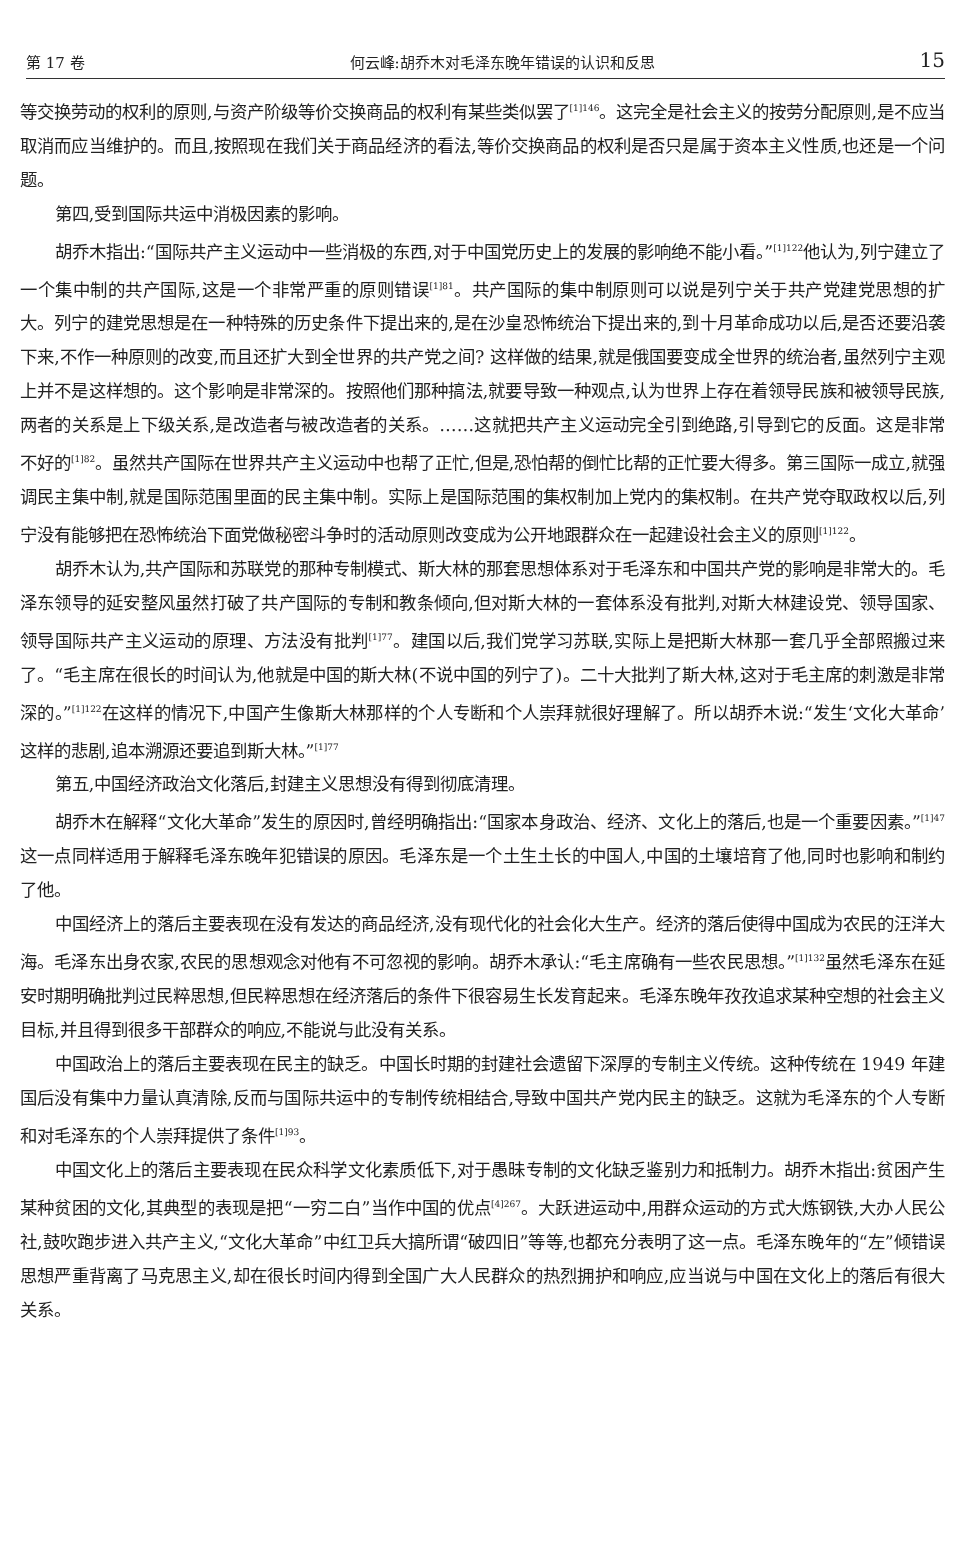第 17 卷 何云峰:胡乔木对毛泽东晚年错误的认识和反思 15
等交换劳动的权利的原则,与资产阶级等价交换商品的权利有某些类似罢了<sup>[1]146</sup>。这完全是社会主义的按劳分配原则,是不应当取消而应当维护的。而且,按照现在我们关于商品经济的看法,等价交换商品的权利是否只是属于资本主义性质,也还是一个问题。
第四,受到国际共运中消极因素的影响。
胡乔木指出:“国际共产主义运动中一些消极的东西,对于中国党历史上的发展的影响绝不能小看。”<sup>[1]122</sup>他认为,列宁建立了一个集中制的共产国际,这是一个非常严重的原则错误<sup>[1]81</sup>。共产国际的集中制原则可以说是列宁关于共产党建党思想的扩大。列宁的建党思想是在一种特殊的历史条件下提出来的,是在沙皇恐怖统治下提出来的,到十月革命成功以后,是否还要沿袭下来,不作一种原则的改变,而且还扩大到全世界的共产党之间? 这样做的结果,就是俄国要变成全世界的统治者,虽然列宁主观上并不是这样想的。这个影响是非常深的。按照他们那种搞法,就要导致一种观点,认为世界上存在着领导民族和被领导民族,两者的关系是上下级关系,是改造者与被改造者的关系。……这就把共产主义运动完全引到绝路,引导到它的反面。这是非常不好的<sup>[1]82</sup>。虽然共产国际在世界共产主义运动中也帮了正忙,但是,恐怕帮的倒忙比帮的正忙要大得多。第三国际一成立,就强调民主集中制,就是国际范围里面的民主集中制。实际上是国际范围的集权制加上党内的集权制。在共产党夺取政权以后,列宁没有能够把在恐怖统治下面党做秘密斗争时的活动原则改变成为公开地跟群众在一起建设社会主义的原则<sup>[1]122</sup>。
胡乔木认为,共产国际和苏联党的那种专制模式、斯大林的那套思想体系对于毛泽东和中国共产党的影响是非常大的。毛泽东领导的延安整风虽然打破了共产国际的专制和教条倾向,但对斯大林的一套体系没有批判,对斯大林建设党、领导国家、领导国际共产主义运动的原理、方法没有批判<sup>[1]77</sup>。建国以后,我们党学习苏联,实际上是把斯大林那一套几乎全部照搬过来了。“毛主席在很长的时间认为,他就是中国的斯大林(不说中国的列宁了)。二十大批判了斯大林,这对于毛主席的刺激是非常深的。”<sup>[1]122</sup>在这样的情况下,中国产生像斯大林那样的个人专断和个人崇拜就很好理解了。所以胡乔木说:“发生‘文化大革命’这样的悲剧,追本溯源还要追到斯大林。”<sup>[1]77</sup>
第五,中国经济政治文化落后,封建主义思想没有得到彻底清理。
胡乔木在解释“文化大革命”发生的原因时,曾经明确指出:“国家本身政治、经济、文化上的落后,也是一个重要因素。”<sup>[1]47</sup>这一点同样适用于解释毛泽东晚年犯错误的原因。毛泽东是一个土生土长的中国人,中国的土壤培育了他,同时也影响和制约了他。
中国经济上的落后主要表现在没有发达的商品经济,没有现代化的社会化大生产。经济的落后使得中国成为农民的汪洋大海。毛泽东出身农家,农民的思想观念对他有不可忽视的影响。胡乔木承认:“毛主席确有一些农民思想。”<sup>[1]132</sup>虽然毛泽东在延安时期明确批判过民粹思想,但民粹思想在经济落后的条件下很容易生长发育起来。毛泽东晚年孜孜追求某种空想的社会主义目标,并且得到很多干部群众的响应,不能说与此没有关系。
中国政治上的落后主要表现在民主的缺乏。中国长时期的封建社会遗留下深厚的专制主义传统。这种传统在 1949 年建国后没有集中力量认真清除,反而与国际共运中的专制传统相结合,导致中国共产党内民主的缺乏。这就为毛泽东的个人专断和对毛泽东的个人崇拜提供了条件<sup>[1]93</sup>。
中国文化上的落后主要表现在民众科学文化素质低下,对于愚昧专制的文化缺乏鉴别力和抵制力。胡乔木指出:贫困产生某种贫困的文化,其典型的表现是把“一穷二白”当作中国的优点<sup>[4]267</sup>。大跃进运动中,用群众运动的方式大炼钢铁,大办人民公社,鼓吹跑步进入共产主义,“文化大革命”中红卫兵大搞所谓“破四旧”等等,也都充分表明了这一点。毛泽东晚年的“左”倾错误思想严重背离了马克思主义,却在很长时间内得到全国广大人民群众的热烈拥护和响应,应当说与中国在文化上的落后有很大关系。